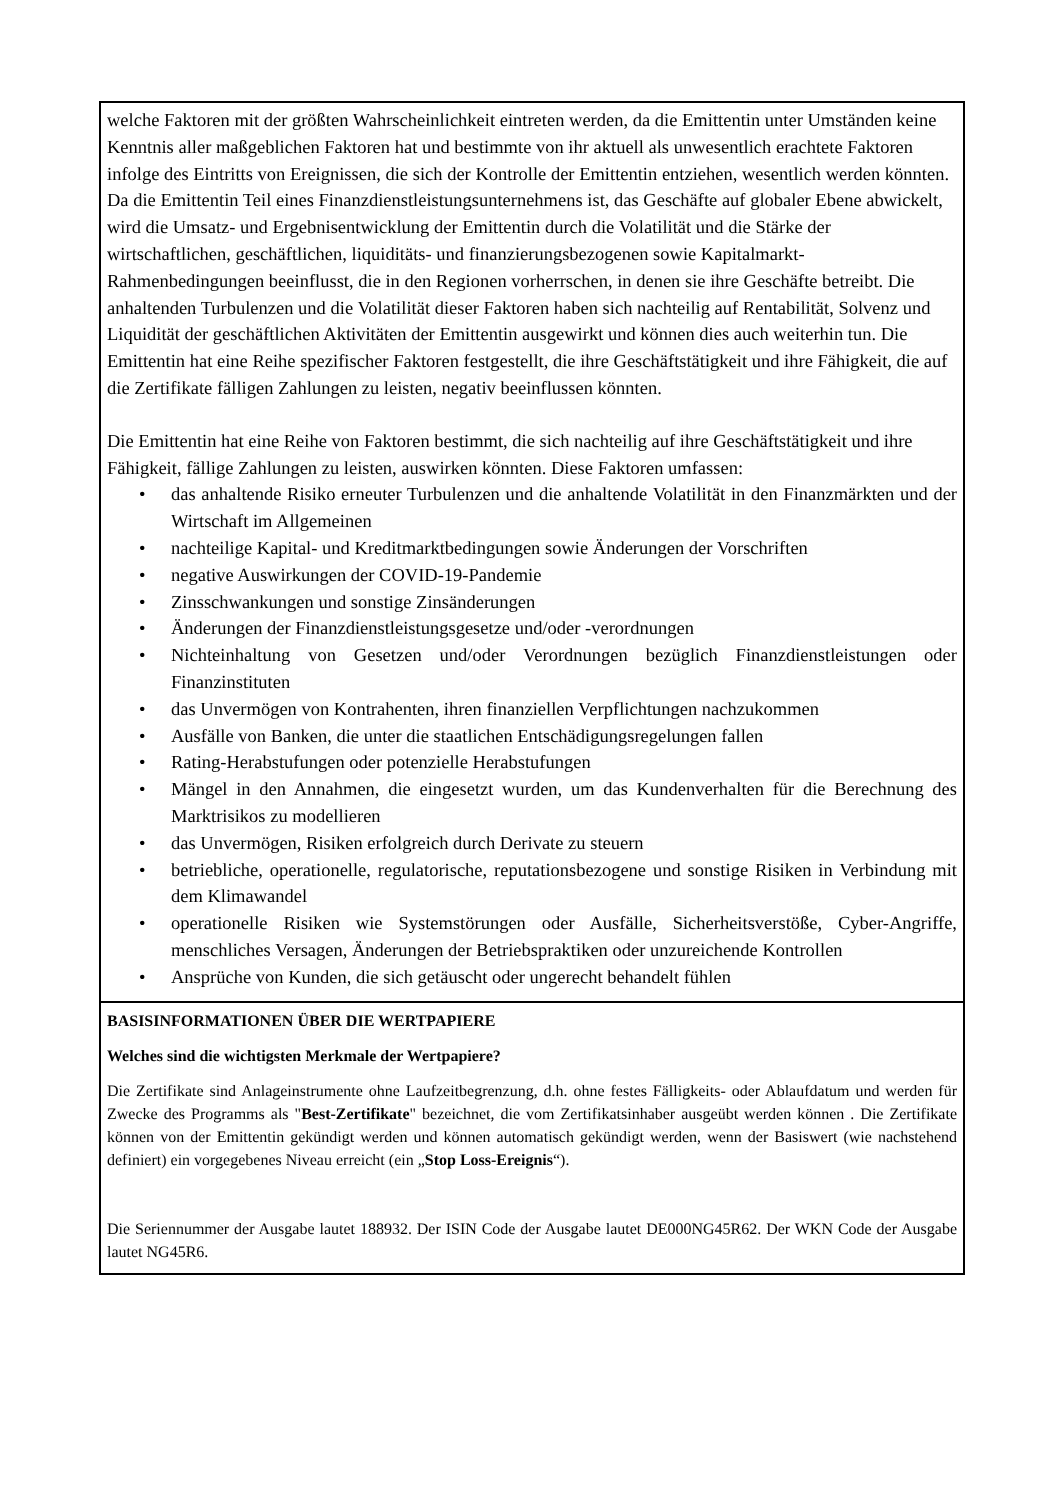| welche Faktoren mit der größten Wahrscheinlichkeit eintreten werden, da die Emittentin unter Umständen keine Kenntnis aller maßgeblichen Faktoren hat und bestimmte von ihr aktuell als unwesentlich erachtete Faktoren infolge des Eintritts von Ereignissen, die sich der Kontrolle der Emittentin entziehen, wesentlich werden könnten. Da die Emittentin Teil eines Finanzdienstleistungsunternehmens ist, das Geschäfte auf globaler Ebene abwickelt, wird die Umsatz- und Ergebnisentwicklung der Emittentin durch die Volatilität und die Stärke der wirtschaftlichen, geschäftlichen, liquiditäts- und finanzierungsbezogenen sowie Kapitalmarkt-Rahmenbedingungen beeinflusst, die in den Regionen vorherrschen, in denen sie ihre Geschäfte betreibt. Die anhaltenden Turbulenzen und die Volatilität dieser Faktoren haben sich nachteilig auf Rentabilität, Solvenz und Liquidität der geschäftlichen Aktivitäten der Emittentin ausgewirkt und können dies auch weiterhin tun. Die Emittentin hat eine Reihe spezifischer Faktoren festgestellt, die ihre Geschäftstätigkeit und ihre Fähigkeit, die auf die Zertifikate fälligen Zahlungen zu leisten, negativ beeinflussen könnten. Die Emittentin hat eine Reihe von Faktoren bestimmt, die sich nachteilig auf ihre Geschäftstätigkeit und ihre Fähigkeit, fällige Zahlungen zu leisten, auswirken könnten. Diese Faktoren umfassen: • das anhaltende Risiko erneuter Turbulenzen und die anhaltende Volatilität in den Finanzmärkten und der Wirtschaft im Allgemeinen • nachteilige Kapital- und Kreditmarktbedingungen sowie Änderungen der Vorschriften • negative Auswirkungen der COVID-19-Pandemie • Zinsschwankungen und sonstige Zinsänderungen • Änderungen der Finanzdienstleistungsgesetze und/oder -verordnungen • Nichteinhaltung von Gesetzen und/oder Verordnungen bezüglich Finanzdienstleistungen oder Finanzinstituten • das Unvermögen von Kontrahenten, ihren finanziellen Verpflichtungen nachzukommen • Ausfälle von Banken, die unter die staatlichen Entschädigungsregelungen fallen • Rating-Herabstufungen oder potenzielle Herabstufungen • Mängel in den Annahmen, die eingesetzt wurden, um das Kundenverhalten für die Berechnung des Marktrisikos zu modellieren • das Unvermögen, Risiken erfolgreich durch Derivate zu steuern • betriebliche, operationelle, regulatorische, reputationsbezogene und sonstige Risiken in Verbindung mit dem Klimawandel • operationelle Risiken wie Systemstörungen oder Ausfälle, Sicherheitsverstöße, Cyber-Angriffe, menschliches Versagen, Änderungen der Betriebspraktiken oder unzureichende Kontrollen • Ansprüche von Kunden, die sich getäuscht oder ungerecht behandelt fühlen |
| BASISINFORMATIONEN ÜBER DIE WERTPAPIERE Welches sind die wichtigsten Merkmale der Wertpapiere? Die Zertifikate sind Anlageinstrumente ohne Laufzeitbegrenzung, d.h. ohne festes Fälligkeits- oder Ablaufdatum und werden für Zwecke des Programms als " Best-Zertifikate " bezeichnet, die vom Zertifikatsinhaber ausgeübt werden können . Die Zertifikate können von der Emittentin gekündigt werden und können automatisch gekündigt werden, wenn der Basiswert (wie nachstehend definiert) ein vorgegebenes Niveau erreicht (ein „ Stop Loss-Ereignis “). Die Seriennummer der Ausgabe lautet 188932. Der ISIN Code der Ausgabe lautet DE000NG45R62. Der WKN Code der Ausgabe lautet NG45R6. |